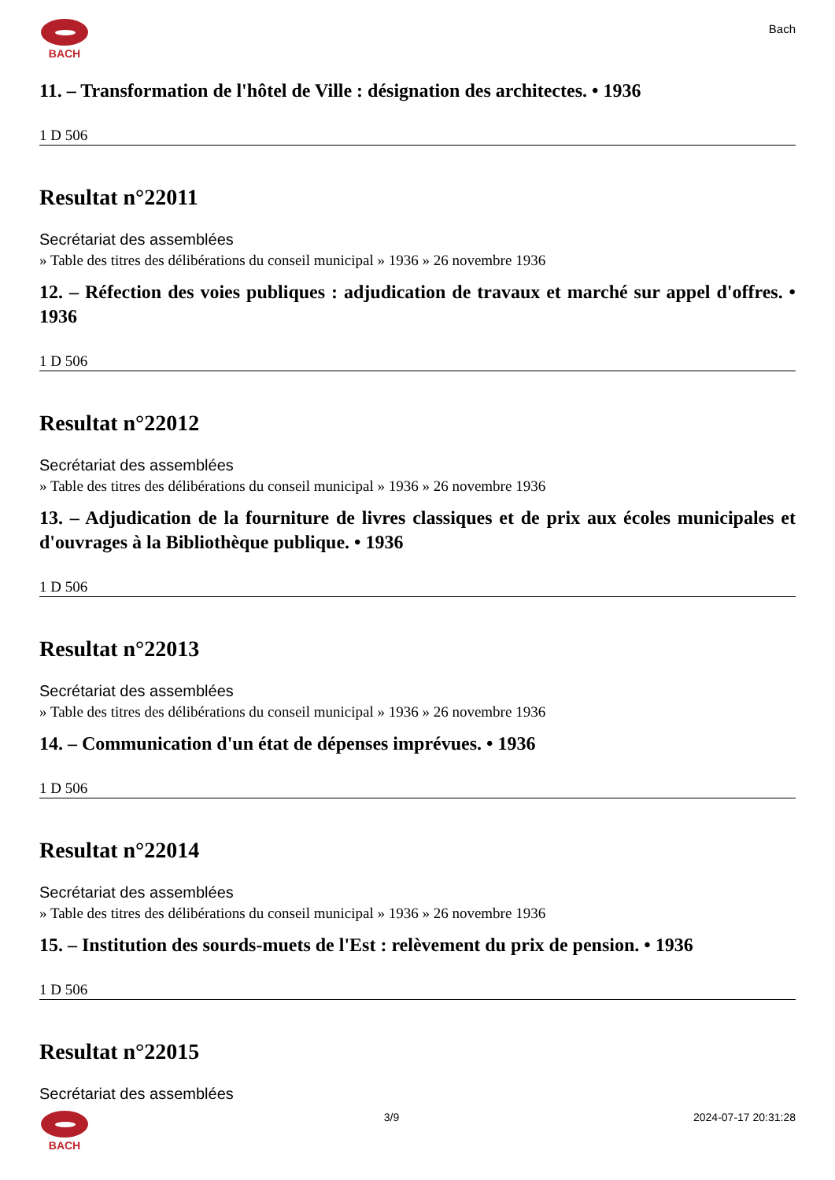BACH
Bach
11. – Transformation de l'hôtel de Ville : désignation des architectes. • 1936
1 D 506
Resultat n°22011
Secrétariat des assemblées
» Table des titres des délibérations du conseil municipal » 1936 » 26 novembre 1936
12. – Réfection des voies publiques : adjudication de travaux et marché sur appel d'offres. • 1936
1 D 506
Resultat n°22012
Secrétariat des assemblées
» Table des titres des délibérations du conseil municipal » 1936 » 26 novembre 1936
13. – Adjudication de la fourniture de livres classiques et de prix aux écoles municipales et d'ouvrages à la Bibliothèque publique. • 1936
1 D 506
Resultat n°22013
Secrétariat des assemblées
» Table des titres des délibérations du conseil municipal » 1936 » 26 novembre 1936
14. – Communication d'un état de dépenses imprévues. • 1936
1 D 506
Resultat n°22014
Secrétariat des assemblées
» Table des titres des délibérations du conseil municipal » 1936 » 26 novembre 1936
15. – Institution des sourds-muets de l'Est : relèvement du prix de pension. • 1936
1 D 506
Resultat n°22015
Secrétariat des assemblées
BACH 3/9 2024-07-17 20:31:28